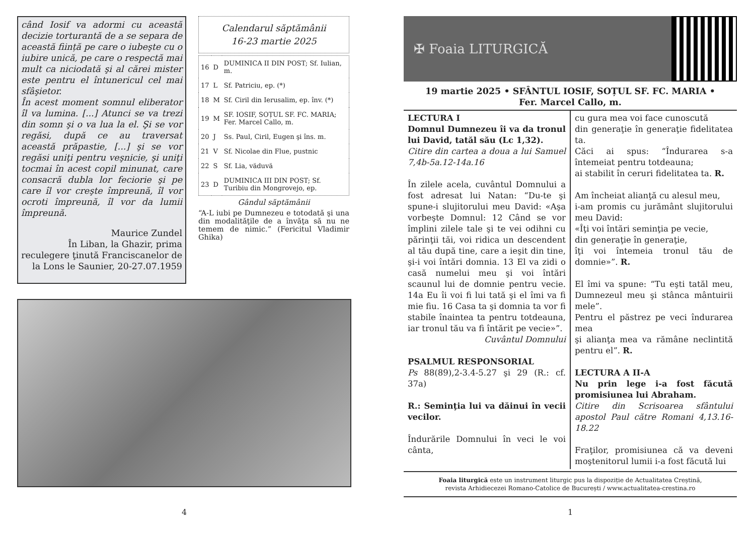când Iosif va adormi cu această decizie torturantă de a se separa de această ființă pe care o iubeşte cu o iubire unică, pe care o respectă mai mult ca niciodată şi al cărei mister este pentru el întunericul cel mai sfâşietor.
În acest moment somnul eliberator îl va lumina. [...] Atunci se va trezi din somn şi o va lua la el. Şi se vor regăsi, după ce au traversat această prăpastie, [...] şi se vor regăsi uniţi pentru veşnicie, şi uniţi tocmai în acest copil minunat, care consacră dubla lor feciorie şi pe care îl vor creşte împreună, îl vor ocroti împreună, îl vor da lumii împreună.
Maurice Zundel
În Liban, la Ghazir, prima reculegere ţinută Franciscanelor de la Lons le Saunier, 20-27.07.1959
Calendarul săptămânii
16-23 martie 2025
| 16 | D | DUMINICA II DIN POST; Sf. Iulian, m. |
| 17 | L | Sf. Patriciu, ep. (*) |
| 18 | M | Sf. Ciril din Ierusalim, ep. înv. (*) |
| 19 | M | SF. IOSIF, SOȚUL SF. FC. MARIA; Fer. Marcel Callo, m. |
| 20 | J | Ss. Paul, Ciril, Eugen şi îns. m. |
| 21 | V | Sf. Nicolae din Flue, pustnic |
| 22 | S | Sf. Lia, văduvă |
| 23 | D | DUMINICA III DIN POST; Sf. Turibiu din Mongrovejo, ep. |
Gândul săptămânii
“A-L iubi pe Dumnezeu e totodată şi una din modalităţile de a învăţa să nu ne temem de nimic.” (Fericitul Vladimir Ghika)
4
✠ Foaia LITURGICĂ
19 martie 2025 • SFÂNTUL IOSIF, SOȚUL SF. FC. MARIA •
Fer. Marcel Callo, m.
LECTURA I
Domnul Dumnezeu îi va da tronul lui David, tatăl său (Lc 1,32).
Citire din cartea a doua a lui Samuel 7,4b-5a.12-14a.16
În zilele acela, cuvântul Domnului a fost adresat lui Natan: “Du-te şi spune-i slujitorului meu David: «Aşa vorbeşte Domnul: 12 Când se vor împlini zilele tale şi te vei odihni cu părinţii tăi, voi ridica un descendent al tău după tine, care a ieşit din tine, şi-i voi întări domnia. 13 El va zidi o casă numelui meu şi voi întări scaunul lui de domnie pentru vecie. 14a Eu îi voi fi lui tată şi el îmi va fi mie fiu. 16 Casa ta şi domnia ta vor fi stabile înaintea ta pentru totdeauna, iar tronul tău va fi întărit pe vecie»”.
Cuvântul Domnului
PSALMUL RESPONSORIAL
Ps 88(89),2-3.4-5.27 şi 29 (R.: cf. 37a)
R.: Seminţia lui va dăinui în vecii vecilor.
Îndurările Domnului în veci le voi cânta,
cu gura mea voi face cunoscută
din generaţie în generaţie fidelitatea ta.
Căci ai spus: “Îndurarea s-a întemeiat pentru totdeauna;
ai stabilit în ceruri fidelitatea ta. R.
Am încheiat alianţă cu alesul meu,
i-am promis cu jurământ slujitorului meu David:
«Îţi voi întări seminţia pe vecie,
din generaţie în generaţie,
îţi voi întemeia tronul tău de domnie»”. R.
El îmi va spune: “Tu eşti tatăl meu, Dumnezeul meu şi stânca mântuirii mele”.
Pentru el păstrez pe veci îndurarea mea
şi alianţa mea va rămâne neclintită pentru el”. R.
LECTURA A II-A
Nu prin lege i-a fost făcută promisiunea lui Abraham.
Citire din Scrisoarea sfântului apostol Paul către Romani 4,13.16-18.22
Fraţilor, promisiunea că va deveni moştenitorul lumii i-a fost făcută lui
Foaia liturgică este un instrument liturgic pus la dispoziție de Actualitatea Creștină,
revista Arhidiecezei Romano-Catolice de București / www.actualitatea-crestina.ro
1